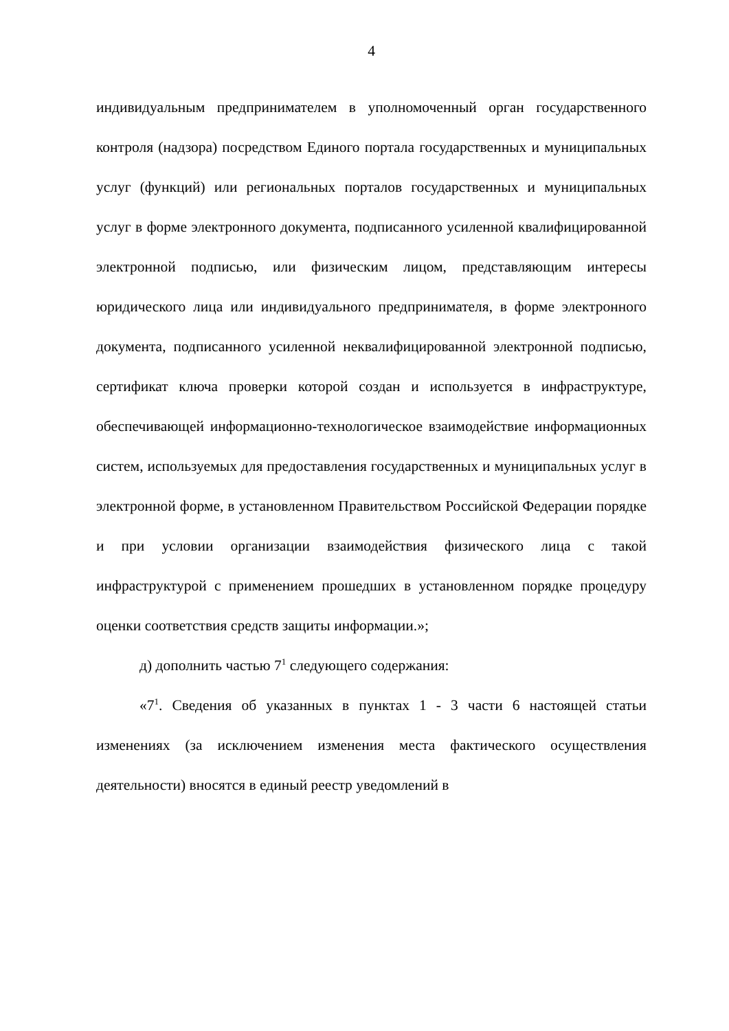4
индивидуальным предпринимателем в уполномоченный орган государственного контроля (надзора) посредством Единого портала государственных и муниципальных услуг (функций) или региональных порталов государственных и муниципальных услуг в форме электронного документа, подписанного усиленной квалифицированной электронной подписью, или физическим лицом, представляющим интересы юридического лица или индивидуального предпринимателя, в форме электронного документа, подписанного усиленной неквалифицированной электронной подписью, сертификат ключа проверки которой создан и используется в инфраструктуре, обеспечивающей информационно-технологическое взаимодействие информационных систем, используемых для предоставления государственных и муниципальных услуг в электронной форме, в установленном Правительством Российской Федерации порядке и при условии организации взаимодействия физического лица с такой инфраструктурой с применением прошедших в установленном порядке процедуру оценки соответствия средств защиты информации.»;
д) дополнить частью 7<sup>1</sup> следующего содержания:
«7<sup>1</sup>. Сведения об указанных в пунктах 1 - 3 части 6 настоящей статьи изменениях (за исключением изменения места фактического осуществления деятельности) вносятся в единый реестр уведомлений в